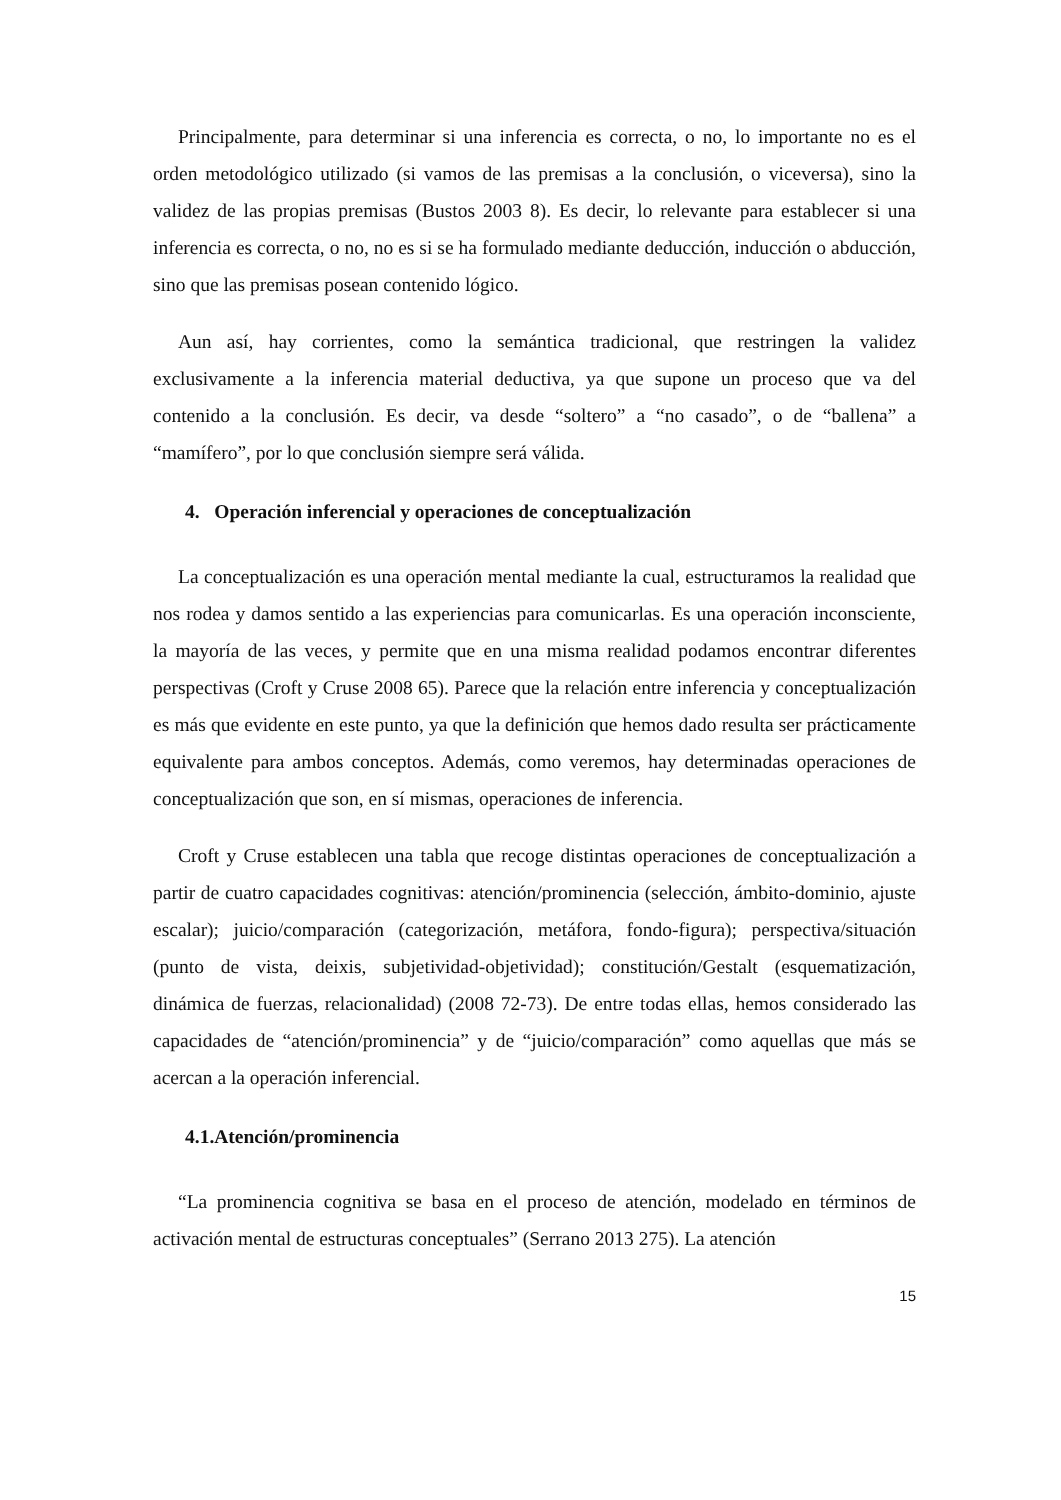Principalmente, para determinar si una inferencia es correcta, o no, lo importante no es el orden metodológico utilizado (si vamos de las premisas a la conclusión, o viceversa), sino la validez de las propias premisas (Bustos 2003 8). Es decir, lo relevante para establecer si una inferencia es correcta, o no, no es si se ha formulado mediante deducción, inducción o abducción, sino que las premisas posean contenido lógico.
Aun así, hay corrientes, como la semántica tradicional, que restringen la validez exclusivamente a la inferencia material deductiva, ya que supone un proceso que va del contenido a la conclusión. Es decir, va desde “soltero” a “no casado”, o de “ballena” a “mamífero”, por lo que conclusión siempre será válida.
4. Operación inferencial y operaciones de conceptualización
La conceptualización es una operación mental mediante la cual, estructuramos la realidad que nos rodea y damos sentido a las experiencias para comunicarlas. Es una operación inconsciente, la mayoría de las veces, y permite que en una misma realidad podamos encontrar diferentes perspectivas (Croft y Cruse 2008 65). Parece que la relación entre inferencia y conceptualización es más que evidente en este punto, ya que la definición que hemos dado resulta ser prácticamente equivalente para ambos conceptos. Además, como veremos, hay determinadas operaciones de conceptualización que son, en sí mismas, operaciones de inferencia.
Croft y Cruse establecen una tabla que recoge distintas operaciones de conceptualización a partir de cuatro capacidades cognitivas: atención/prominencia (selección, ámbito-dominio, ajuste escalar); juicio/comparación (categorización, metáfora, fondo-figura); perspectiva/situación (punto de vista, deixis, subjetividad-objetividad); constitución/Gestalt (esquematización, dinámica de fuerzas, relacionalidad) (2008 72-73). De entre todas ellas, hemos considerado las capacidades de “atención/prominencia” y de “juicio/comparación” como aquellas que más se acercan a la operación inferencial.
4.1.Atención/prominencia
“La prominencia cognitiva se basa en el proceso de atención, modelado en términos de activación mental de estructuras conceptuales” (Serrano 2013 275). La atención
15